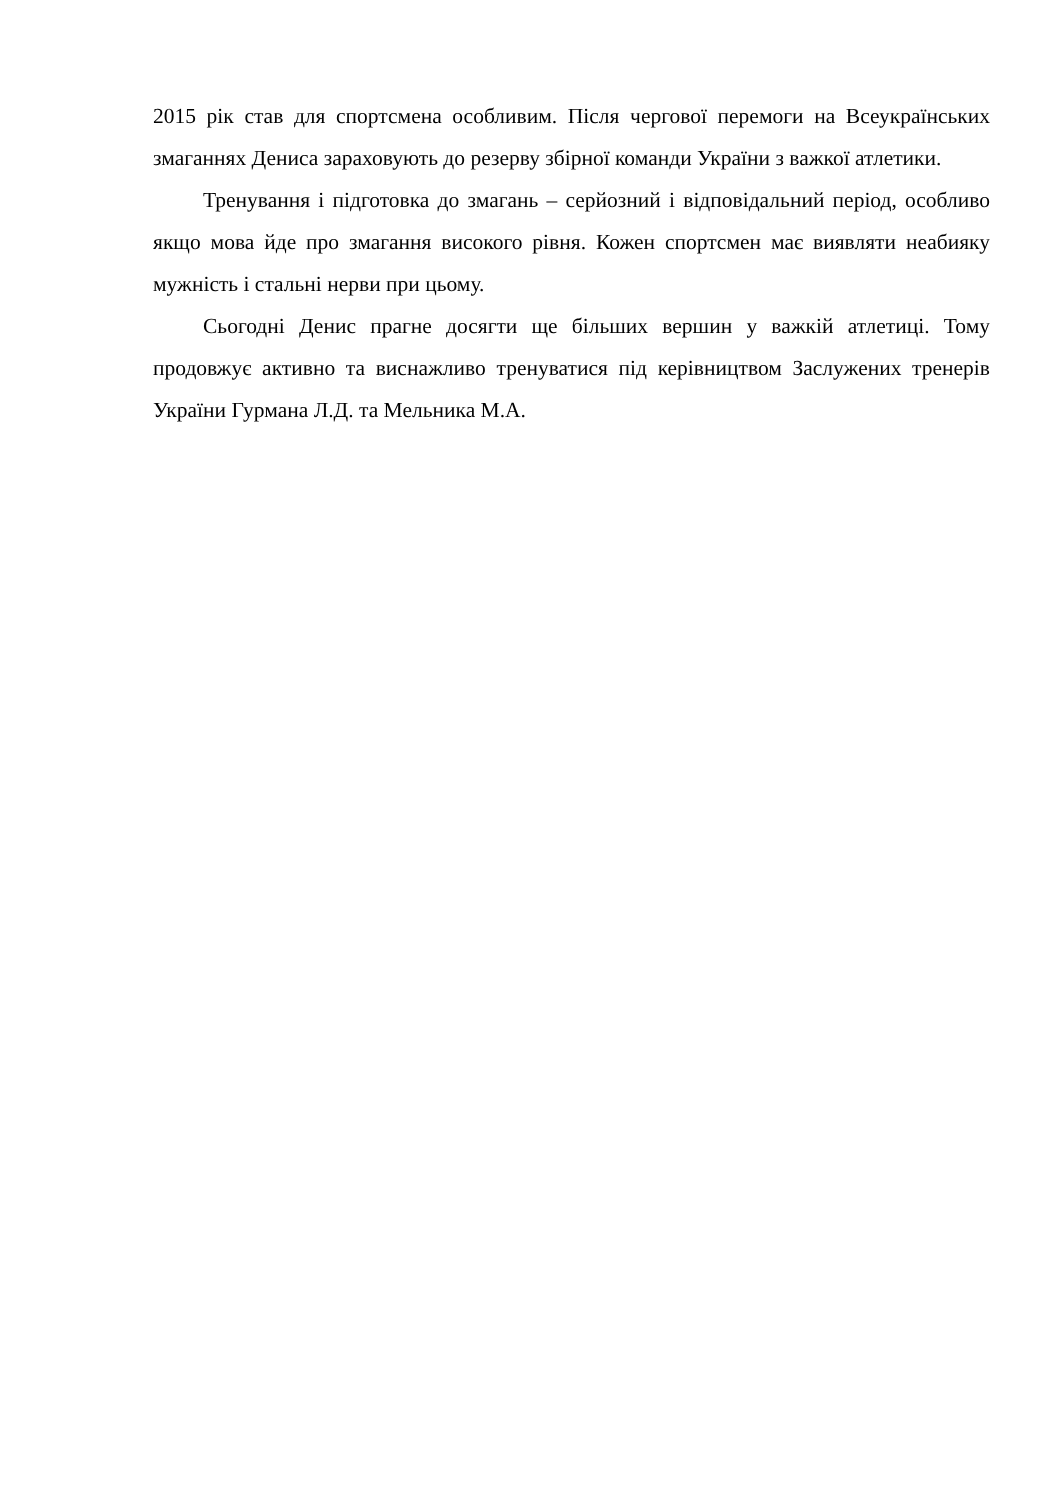2015 рік став для спортсмена особливим. Після чергової перемоги на Всеукраїнських змаганнях Дениса зараховують до резерву збірної команди України з важкої атлетики.
Тренування і підготовка до змагань – серйозний і відповідальний період, особливо якщо мова йде про змагання високого рівня. Кожен спортсмен має виявляти неабияку мужність і стальні нерви при цьому.
Сьогодні Денис прагне досягти ще більших вершин у важкій атлетиці. Тому продовжує активно та виснажливо тренуватися під керівництвом Заслужених тренерів України Гурмана Л.Д. та Мельника М.А.